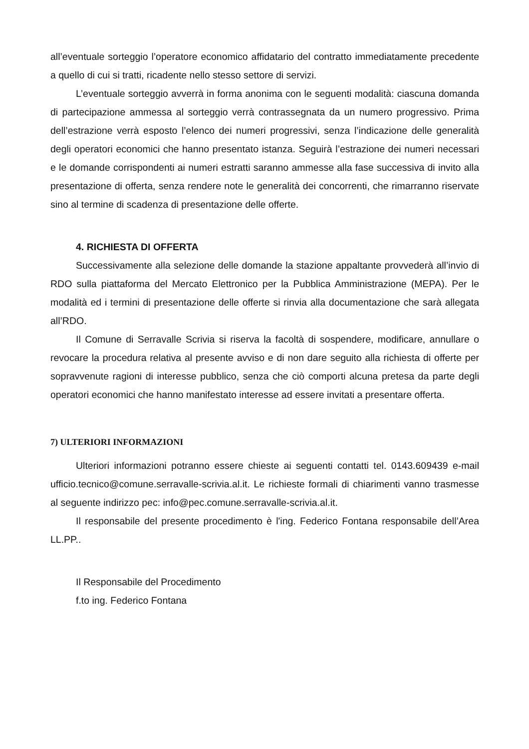all’eventuale sorteggio l’operatore economico affidatario del contratto immediatamente precedente a quello di cui si tratti, ricadente nello stesso settore di servizi.
L’eventuale sorteggio avverrà in forma anonima con le seguenti modalità: ciascuna domanda di partecipazione ammessa al sorteggio verrà contrassegnata da un numero progressivo. Prima dell’estrazione verrà esposto l’elenco dei numeri progressivi, senza l’indicazione delle generalità degli operatori economici che hanno presentato istanza. Seguirà l’estrazione dei numeri necessari e le domande corrispondenti ai numeri estratti saranno ammesse alla fase successiva di invito alla presentazione di offerta, senza rendere note le generalità dei concorrenti, che rimarranno riservate sino al termine di scadenza di presentazione delle offerte.
4. RICHIESTA DI OFFERTA
Successivamente alla selezione delle domande la stazione appaltante provvederà all’invio di RDO sulla piattaforma del Mercato Elettronico per la Pubblica Amministrazione (MEPA). Per le modalità ed i termini di presentazione delle offerte si rinvia alla documentazione che sarà allegata all’RDO.
Il Comune di Serravalle Scrivia si riserva la facoltà di sospendere, modificare, annullare o revocare la procedura relativa al presente avviso e di non dare seguito alla richiesta di offerte per sopravvenute ragioni di interesse pubblico, senza che ciò comporti alcuna pretesa da parte degli operatori economici che hanno manifestato interesse ad essere invitati a presentare offerta.
7) ULTERIORI INFORMAZIONI
Ulteriori informazioni potranno essere chieste ai seguenti contatti tel. 0143.609439 e-mail ufficio.tecnico@comune.serravalle-scrivia.al.it. Le richieste formali di chiarimenti vanno trasmesse al seguente indirizzo pec: info@pec.comune.serravalle-scrivia.al.it.
Il responsabile del presente procedimento è l'ing. Federico Fontana responsabile dell’Area LL.PP..
Il Responsabile del Procedimento
f.to ing. Federico Fontana